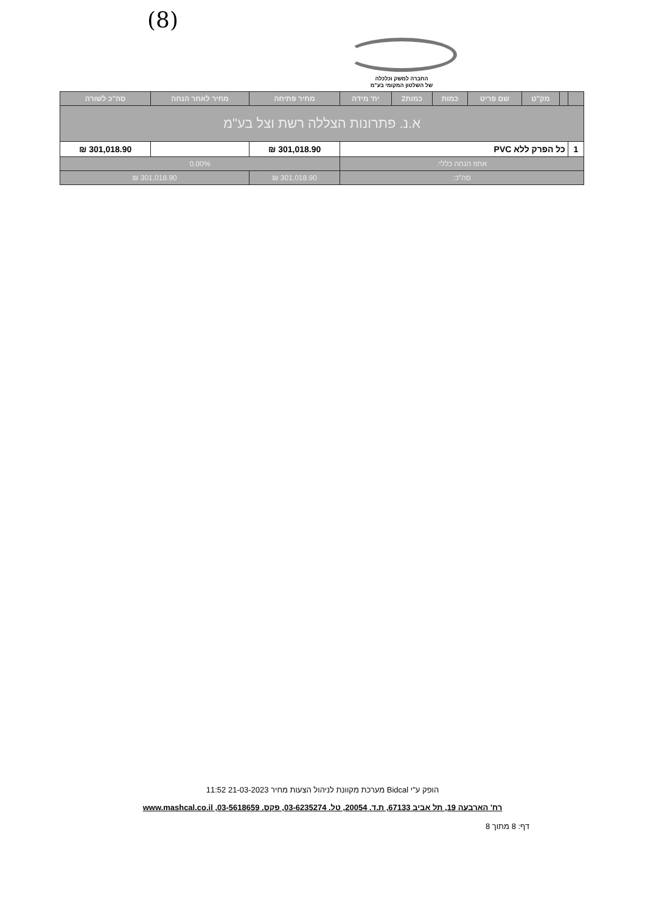(8)
החברה למשק וכלכלה
של השלטון המקומי בע"מ
| | | מק"ט | שם פריט | כמות | כמות2 | יח' מידה | מחיר פתיחה | מחיר לאחר הנחה | סה"כ לשורה |
| --- | --- | --- | --- | --- | --- | --- | --- | --- | --- |
| א.נ. פתרונות הצללה רשת וצל בע"מ | | | | | | | | | |
| 1 | כל הפרק ללא PVC | | | | | | 301,018.90 ₪ | | 301,018.90 ₪ |
| אחוז הנחה כללי: | | | | | | | 0.00% | | |
| סה"כ: | | | | | | | 301,018.90 ₪ | 301,018.90 ₪ | |
הופק ע"י Bidcal מערכת מקוונת לניהול הצעות מחיר 21-03-2023 11:52
רח' הארבעה 19, תל אביב 67133, ת.ד. 20054, טל. 03-6235274, פקס. 03-5618659, www.mashcal.co.il
דף: 8 מתוך 8